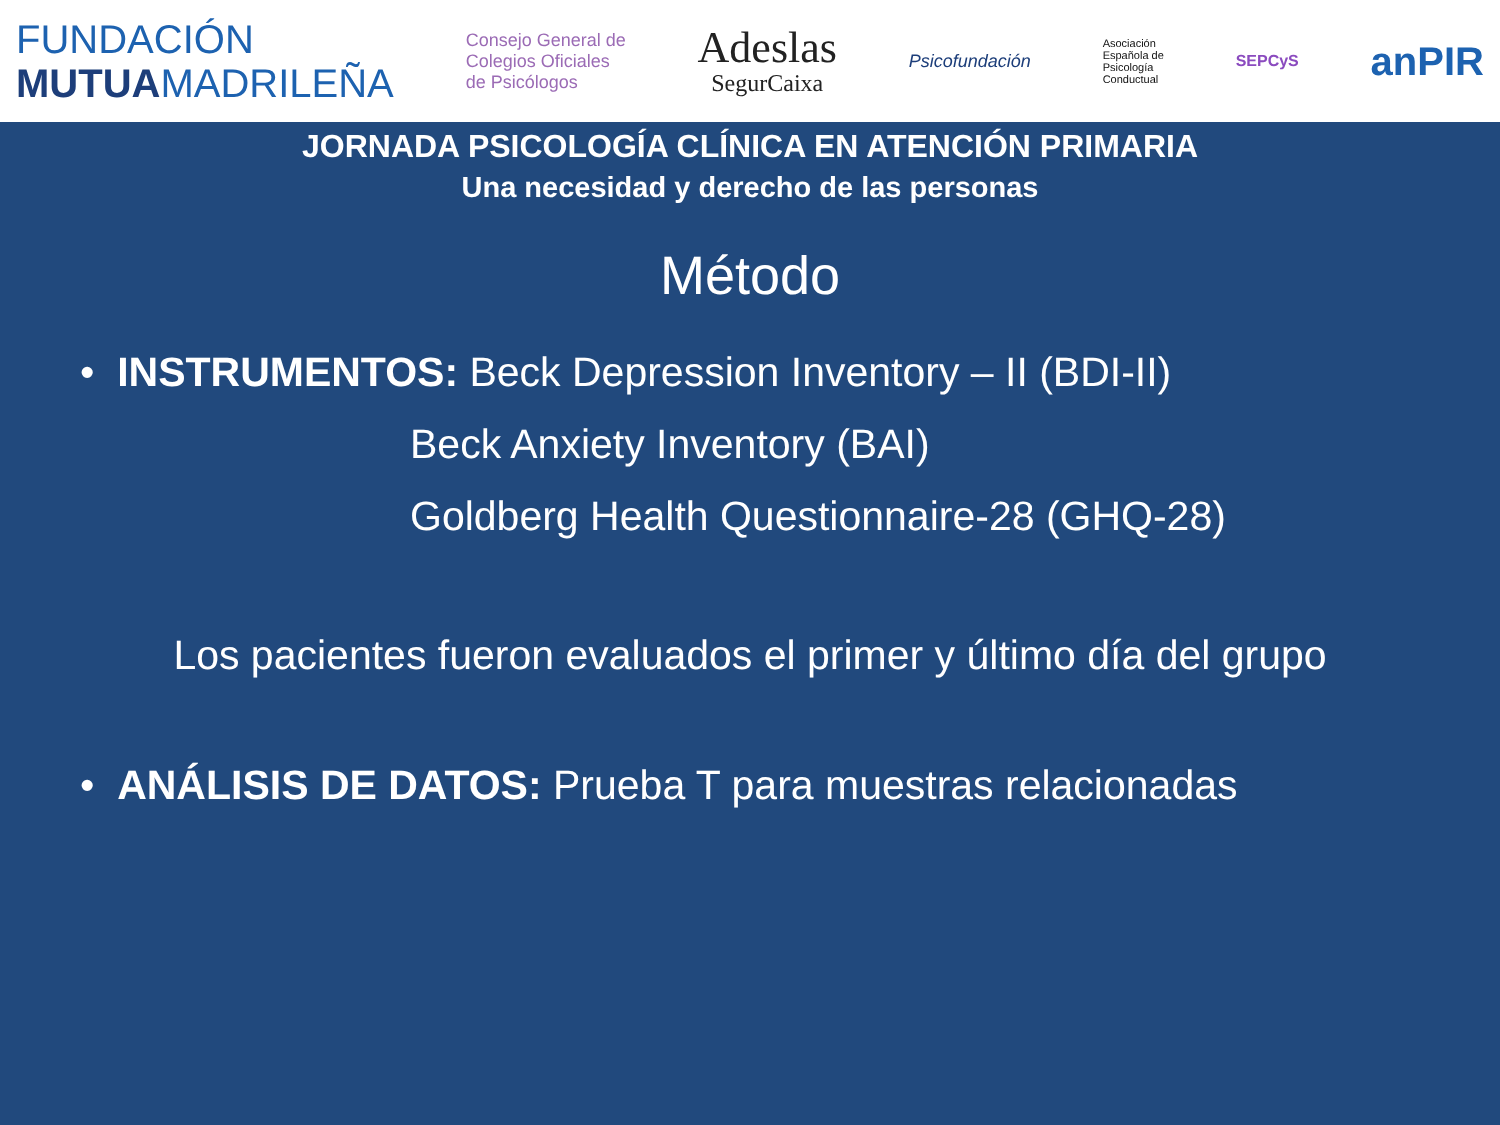FUNDACIÓN
MUTUAMADRILEÑA
Consejo General de
Colegios Oficiales
de Psicólogos
Adeslas
SegurCaixa
Psicofundación
Asociación
Española de
Psicología
Conductual
SEPCyS
anPIR
JORNADA PSICOLOGÍA CLÍNICA EN ATENCIÓN PRIMARIA
Una necesidad y derecho de las personas
Método
• INSTRUMENTOS: Beck Depression Inventory – II (BDI-II)
Beck Anxiety Inventory (BAI)
Goldberg Health Questionnaire-28 (GHQ-28)
Los pacientes fueron evaluados el primer y último día del grupo
• ANÁLISIS DE DATOS: Prueba T para muestras relacionadas